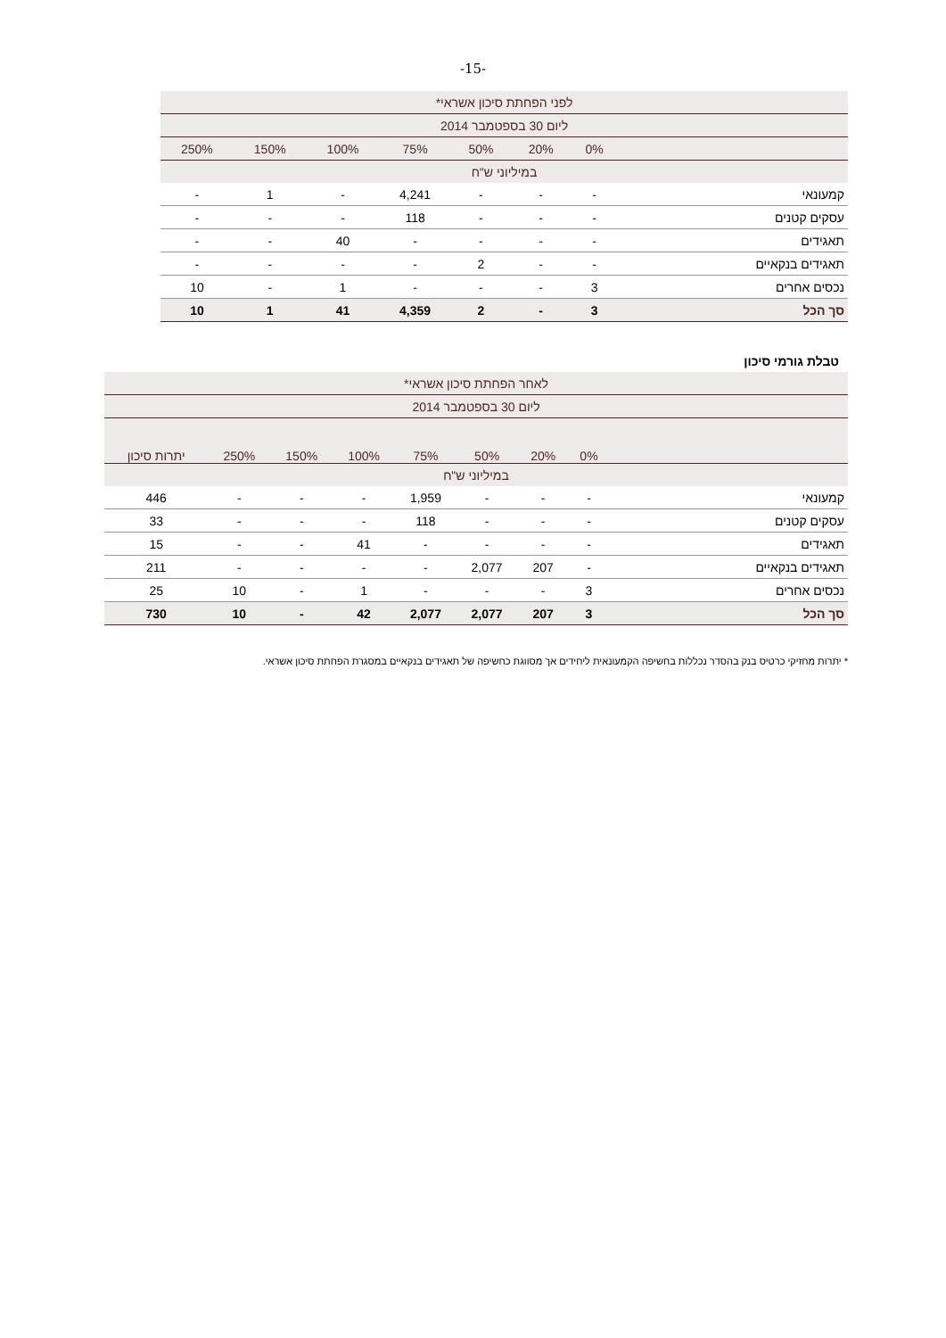-15-
| לפני הפחתת סיכון אשראי* | | | | | | | |
| --- | --- | --- | --- | --- | --- | --- | --- |
| ליום 30 בספטמבר 2014 | | | | | | | |
| | 0% | 20% | 50% | 75% | 100% | 150% | 250% |
| במיליוני ש"ח | | | | | | | |
| קמעונאי | - | - | - | 4,241 | - | 1 | - |
| עסקים קטנים | - | - | - | 118 | - | - | - |
| תאגידים | - | - | - | - | 40 | - | - |
| תאגידים בנקאיים | - | - | 2 | - | - | - | - |
| נכסים אחרים | 3 | - | - | - | 1 | - | 10 |
| סך הכל | 3 | - | 2 | 4,359 | 41 | 1 | 10 |
טבלת גורמי סיכון
| לאחר הפחתת סיכון אשראי* | | | | | | | | |
| --- | --- | --- | --- | --- | --- | --- | --- | --- |
| ליום 30 בספטמבר 2014 | | | | | | | | |
| | 0% | 20% | 50% | 75% | 100% | 150% | 250% | יתרות סיכון |
| במיליוני ש"ח | | | | | | | | |
| קמעונאי | - | - | - | 1,959 | - | - | - | 446 |
| עסקים קטנים | - | - | - | 118 | - | - | - | 33 |
| תאגידים | - | - | - | - | 41 | - | - | 15 |
| תאגידים בנקאיים | - | 207 | 2,077 | - | - | - | - | 211 |
| נכסים אחרים | 3 | - | - | - | 1 | - | 10 | 25 |
| סך הכל | 3 | 207 | 2,077 | 2,077 | 42 | - | 10 | 730 |
* יתרות מחזיקי כרטיס בנק בהסדר נכללות בחשיפה הקמעונאית ליחידים אך מסווגת כחשיפה של תאגידים בנקאיים במסגרת הפחתת סיכון אשראי.